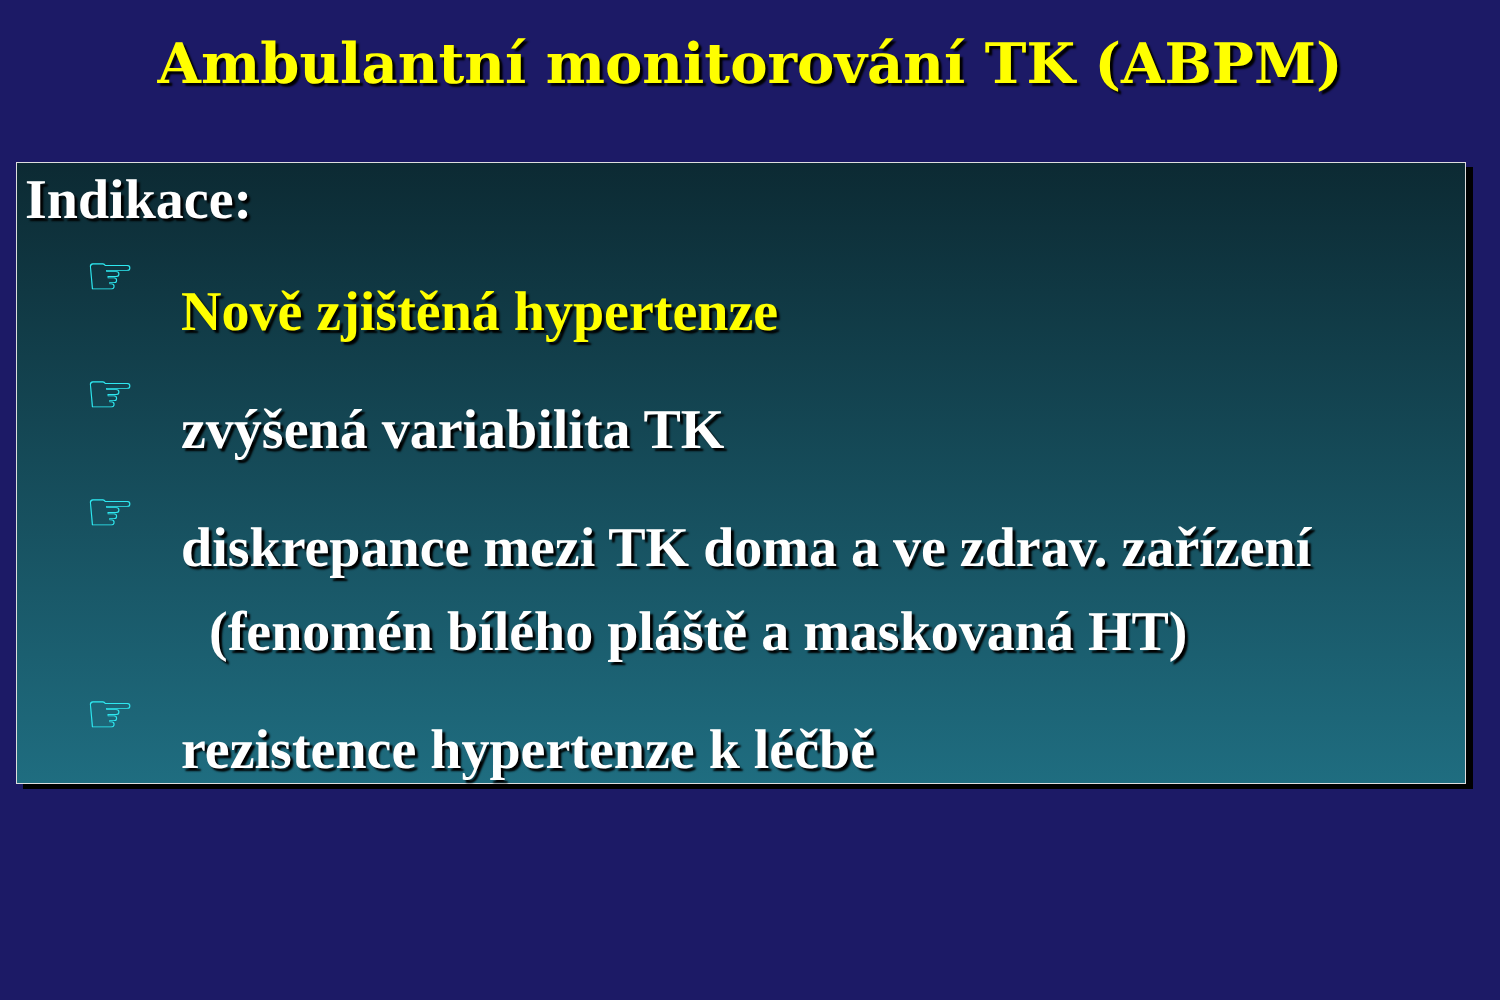Ambulantní monitorování TK (ABPM)
Indikace:
☞ Nově zjištěná hypertenze
☞ zvýšená variabilita TK
☞ diskrepance mezi TK doma a ve zdrav. zařízení
(fenomén bílého pláště a maskovaná HT)
☞ rezistence hypertenze k léčbě